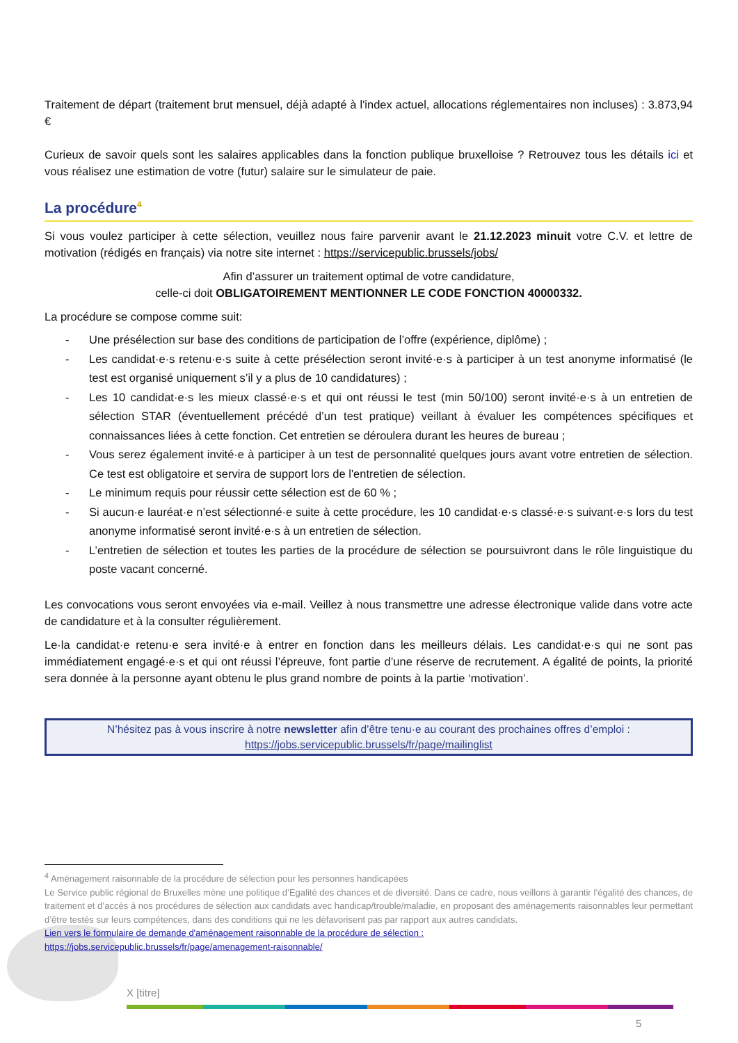Traitement de départ (traitement brut mensuel, déjà adapté à l'index actuel, allocations réglementaires non incluses) : 3.873,94 €
Curieux de savoir quels sont les salaires applicables dans la fonction publique bruxelloise ? Retrouvez tous les détails ici et vous réalisez une estimation de votre (futur) salaire sur le simulateur de paie.
La procédure<sup>4</sup>
Si vous voulez participer à cette sélection, veuillez nous faire parvenir avant le 21.12.2023 minuit votre C.V. et lettre de motivation (rédigés en français) via notre site internet : https://servicepublic.brussels/jobs/
Afin d’assurer un traitement optimal de votre candidature,
celle-ci doit OBLIGATOIREMENT MENTIONNER LE CODE FONCTION 40000332.
La procédure se compose comme suit:
- Une présélection sur base des conditions de participation de l’offre (expérience, diplôme) ;
- Les candidat·e·s retenu·e·s suite à cette présélection seront invité·e·s à participer à un test anonyme informatisé (le test est organisé uniquement s’il y a plus de 10 candidatures) ;
- Les 10 candidat·e·s les mieux classé·e·s et qui ont réussi le test (min 50/100) seront invité·e·s à un entretien de sélection STAR (éventuellement précédé d’un test pratique) veillant à évaluer les compétences spécifiques et connaissances liées à cette fonction. Cet entretien se déroulera durant les heures de bureau ;
- Vous serez également invité·e à participer à un test de personnalité quelques jours avant votre entretien de sélection. Ce test est obligatoire et servira de support lors de l'entretien de sélection.
- Le minimum requis pour réussir cette sélection est de 60 % ;
- Si aucun·e lauréat·e n’est sélectionné·e suite à cette procédure, les 10 candidat·e·s classé·e·s suivant·e·s lors du test anonyme informatisé seront invité·e·s à un entretien de sélection.
- L’entretien de sélection et toutes les parties de la procédure de sélection se poursuivront dans le rôle linguistique du poste vacant concerné.
Les convocations vous seront envoyées via e-mail. Veillez à nous transmettre une adresse électronique valide dans votre acte de candidature et à la consulter régulièrement.
Le·la candidat·e retenu·e sera invité·e à entrer en fonction dans les meilleurs délais. Les candidat·e·s qui ne sont pas immédiatement engagé·e·s et qui ont réussi l’épreuve, font partie d’une réserve de recrutement. A égalité de points, la priorité sera donnée à la personne ayant obtenu le plus grand nombre de points à la partie ‘motivation’.
N’hésitez pas à vous inscrire à notre newsletter afin d’être tenu·e au courant des prochaines offres d’emploi :
https://jobs.servicepublic.brussels/fr/page/mailinglist
<sup>4</sup> Aménagement raisonnable de la procédure de sélection pour les personnes handicapées
Le Service public régional de Bruxelles mène une politique d’Egalité des chances et de diversité. Dans ce cadre, nous veillons à garantir l’égalité des chances, de traitement et d’accès à nos procédures de sélection aux candidats avec handicap/trouble/maladie, en proposant des aménagements raisonnables leur permettant d’être testés sur leurs compétences, dans des conditions qui ne les défavorisent pas par rapport aux autres candidats.
Lien vers le formulaire de demande d'aménagement raisonnable de la procédure de sélection :
https://jobs.servicepublic.brussels/fr/page/amenagement-raisonnable/
X [titre]
5